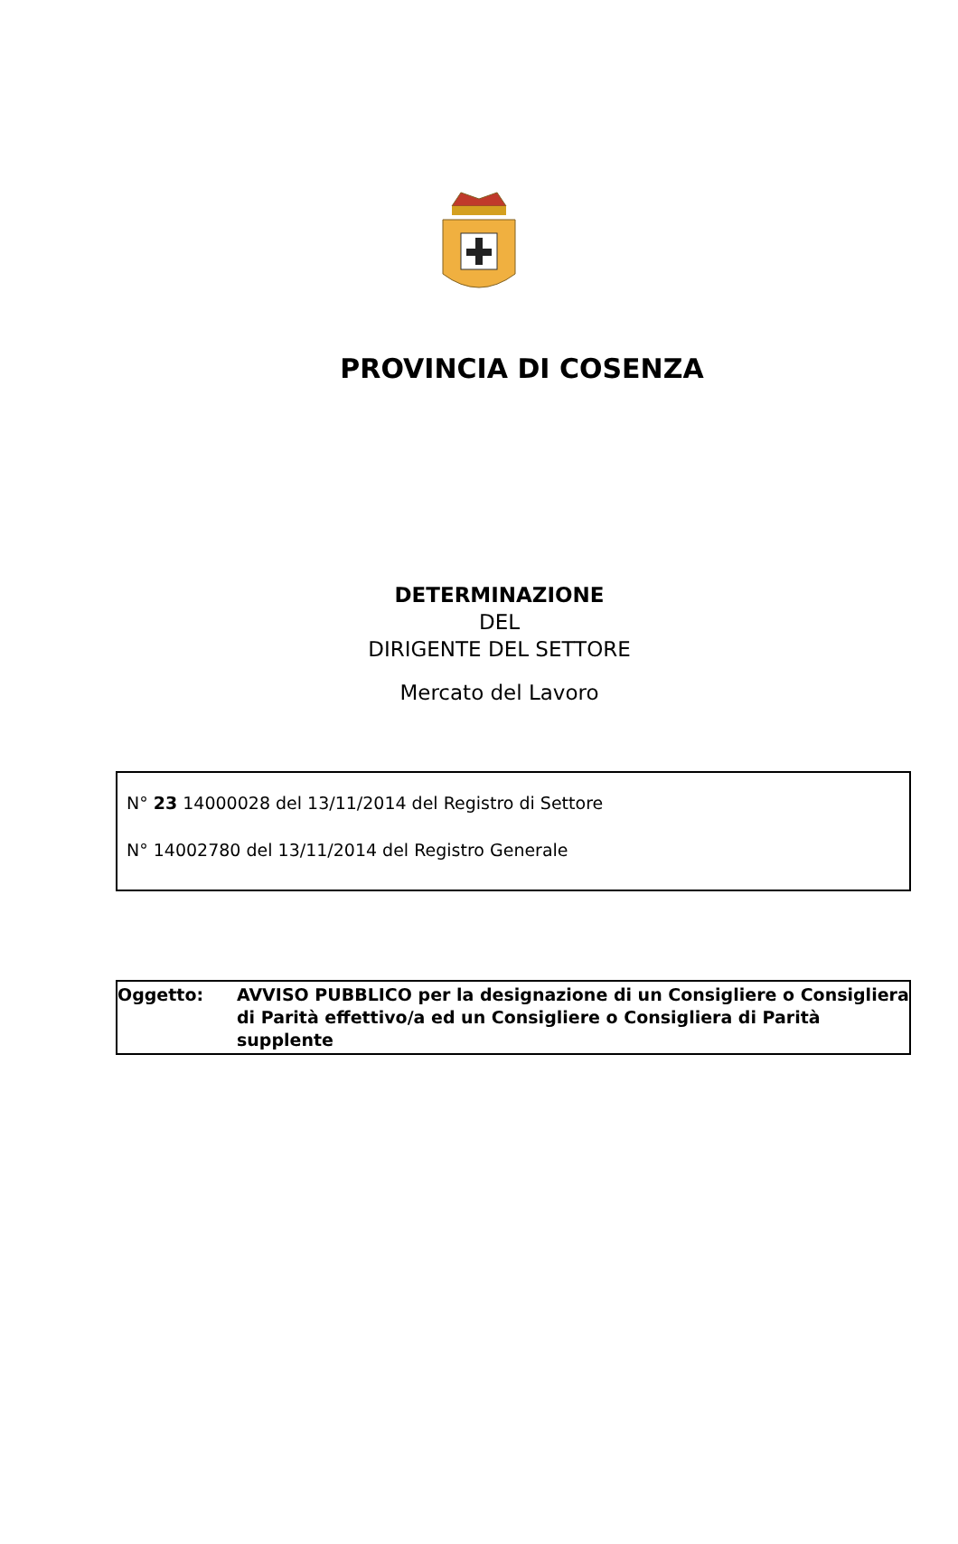PROVINCIA DI COSENZA
DETERMINAZIONE
DEL
DIRIGENTE DEL SETTORE
Mercato del Lavoro
N° 23 14000028 del 13/11/2014 del Registro di Settore
N° 14002780 del 13/11/2014 del Registro Generale
Oggetto: AVVISO PUBBLICO per la designazione di un Consigliere o Consigliera di Parità effettivo/a ed un Consigliere o Consigliera di Parità supplente